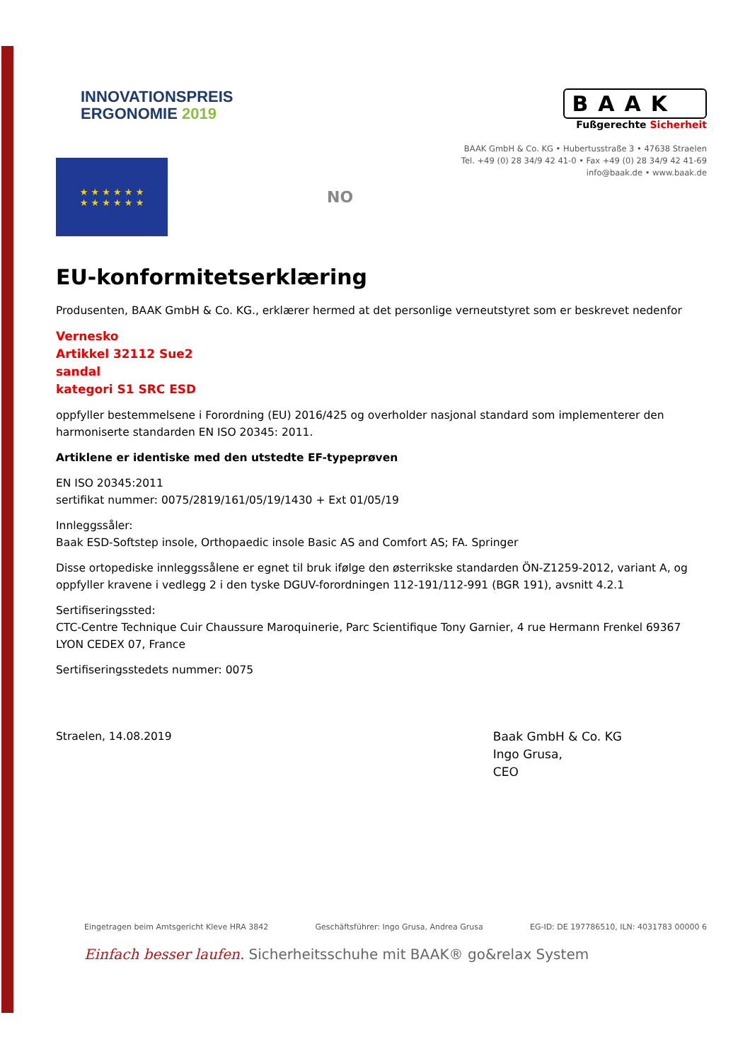INNOVATIONSPREIS
ERGONOMIE 2019
BAAK
Fußgerechte Sicherheit
BAAK GmbH & Co. KG • Hubertusstraße 3 • 47638 Straelen
Tel. +49 (0) 28 34/9 42 41-0 • Fax +49 (0) 28 34/9 42 41-69
info@baak.de • www.baak.de
★ ★ ★ ★ ★ ★
★ ★ ★ ★ ★ ★
NO
EU-konformitetserklæring
Produsenten, BAAK GmbH & Co. KG., erklærer hermed at det personlige verneutstyret som er beskrevet nedenfor
Vernesko
Artikkel 32112 Sue2
sandal
kategori S1 SRC ESD
oppfyller bestemmelsene i Forordning (EU) 2016/425 og overholder nasjonal standard som implementerer den harmoniserte standarden EN ISO 20345: 2011.
Artiklene er identiske med den utstedte EF-typeprøven
EN ISO 20345:2011
sertifikat nummer: 0075/2819/161/05/19/1430 + Ext 01/05/19
Innleggssåler:
Baak ESD-Softstep insole, Orthopaedic insole Basic AS and Comfort AS; FA. Springer
Disse ortopediske innleggssålene er egnet til bruk ifølge den østerrikske standarden ÖN-Z1259-2012, variant A, og oppfyller kravene i vedlegg 2 i den tyske DGUV-forordningen 112-191/112-991 (BGR 191), avsnitt 4.2.1
Sertifiseringssted:
CTC-Centre Technique Cuir Chaussure Maroquinerie, Parc Scientifique Tony Garnier, 4 rue Hermann Frenkel 69367 LYON CEDEX 07, France
Sertifiseringsstedets nummer: 0075
Straelen, 14.08.2019
Baak GmbH & Co. KG
Ingo Grusa,
CEO
Eingetragen beim Amtsgericht Kleve HRA 3842 Geschäftsführer: Ingo Grusa, Andrea Grusa EG-ID: DE 197786510, ILN: 4031783 00000 6
Einfach besser laufen. Sicherheitsschuhe mit BAAK® go&relax System